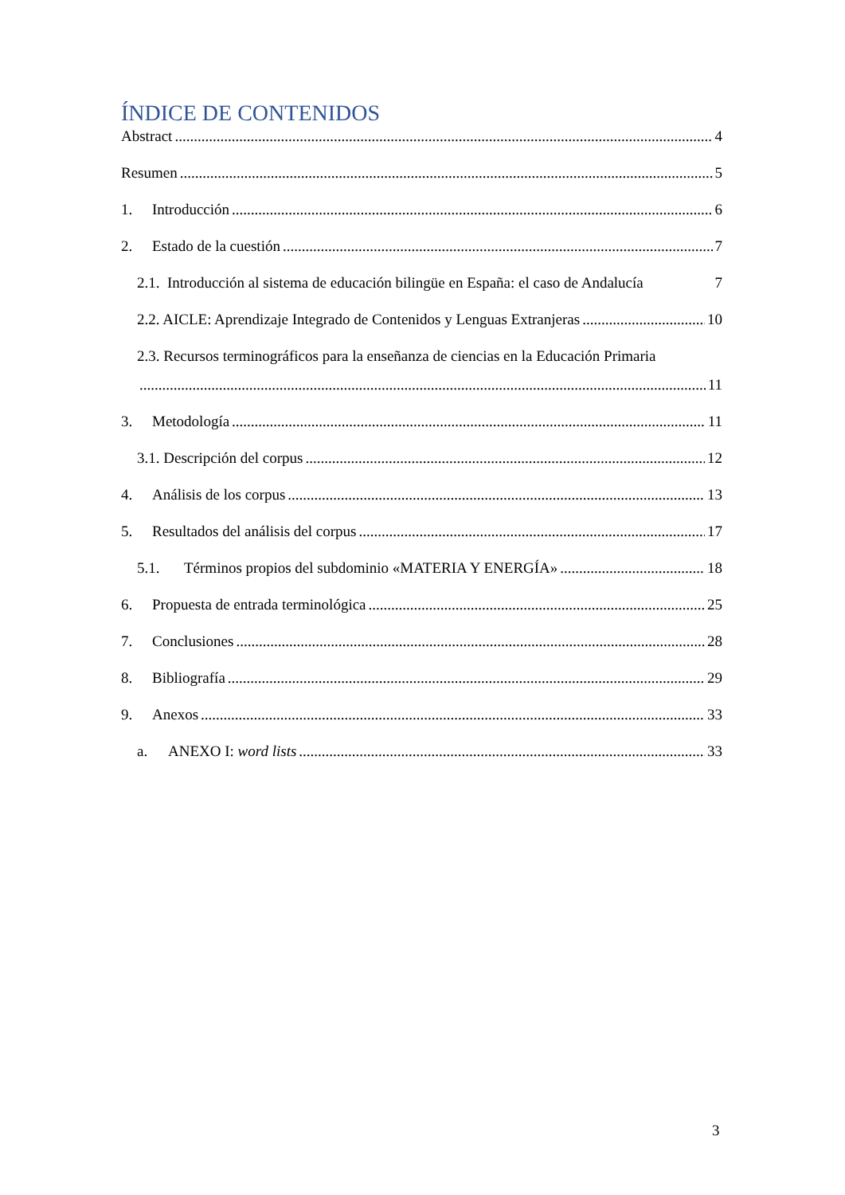ÍNDICE DE CONTENIDOS
Abstract 4
Resumen 5
1. Introducción 6
2. Estado de la cuestión 7
2.1. Introducción al sistema de educación bilingüe en España: el caso de Andalucía 7
2.2. AICLE: Aprendizaje Integrado de Contenidos y Lenguas Extranjeras 10
2.3. Recursos terminográficos para la enseñanza de ciencias en la Educación Primaria
11
3. Metodología 11
3.1. Descripción del corpus 12
4. Análisis de los corpus 13
5. Resultados del análisis del corpus 17
5.1. Términos propios del subdominio «MATERIA Y ENERGÍA» 18
6. Propuesta de entrada terminológica 25
7. Conclusiones 28
8. Bibliografía 29
9. Anexos 33
a. ANEXO I: word lists 33
3